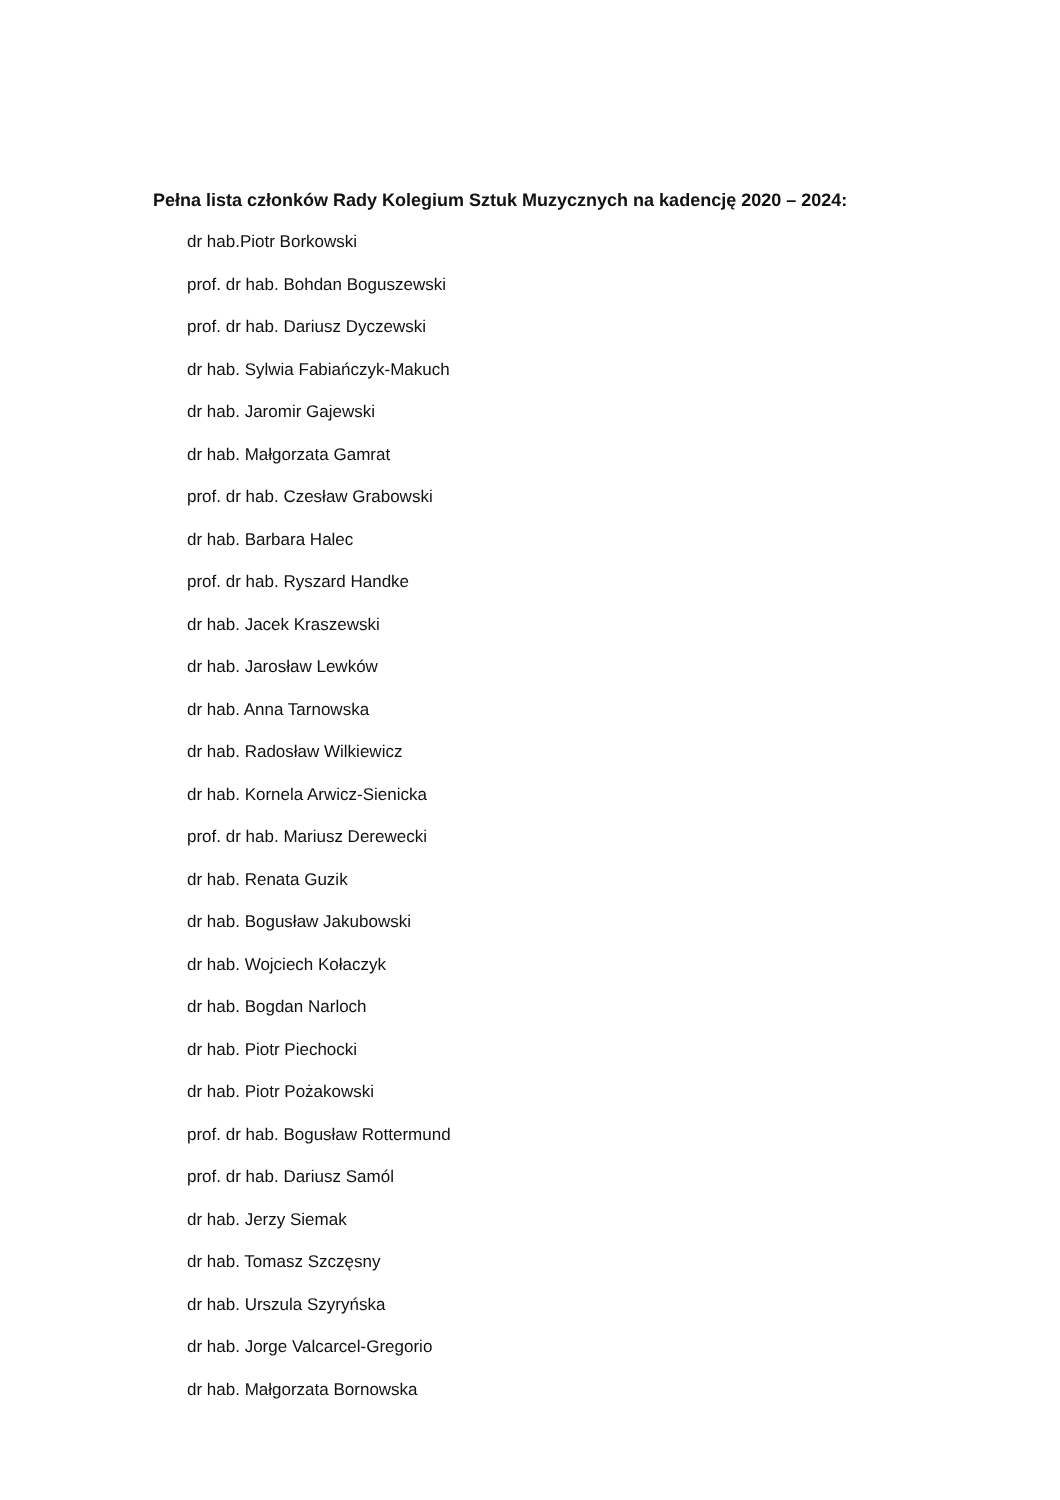Pełna lista członków Rady Kolegium Sztuk Muzycznych na kadencję 2020 – 2024:
dr hab.Piotr Borkowski
prof. dr hab. Bohdan Boguszewski
prof. dr hab. Dariusz Dyczewski
dr hab. Sylwia Fabiańczyk-Makuch
dr hab. Jaromir Gajewski
dr hab. Małgorzata Gamrat
prof. dr hab. Czesław Grabowski
dr hab. Barbara Halec
prof. dr hab. Ryszard Handke
dr hab. Jacek Kraszewski
dr hab. Jarosław Lewków
dr hab. Anna Tarnowska
dr hab. Radosław Wilkiewicz
dr hab. Kornela Arwicz-Sienicka
prof. dr hab. Mariusz Derewecki
dr hab. Renata Guzik
dr hab. Bogusław Jakubowski
dr hab. Wojciech Kołaczyk
dr hab. Bogdan Narloch
dr hab. Piotr Piechocki
dr hab. Piotr Pożakowski
prof. dr hab. Bogusław Rottermund
prof. dr hab. Dariusz Samól
dr hab. Jerzy Siemak
dr hab. Tomasz Szczęsny
dr hab. Urszula Szyryńska
dr hab. Jorge Valcarcel-Gregorio
dr hab. Małgorzata Bornowska